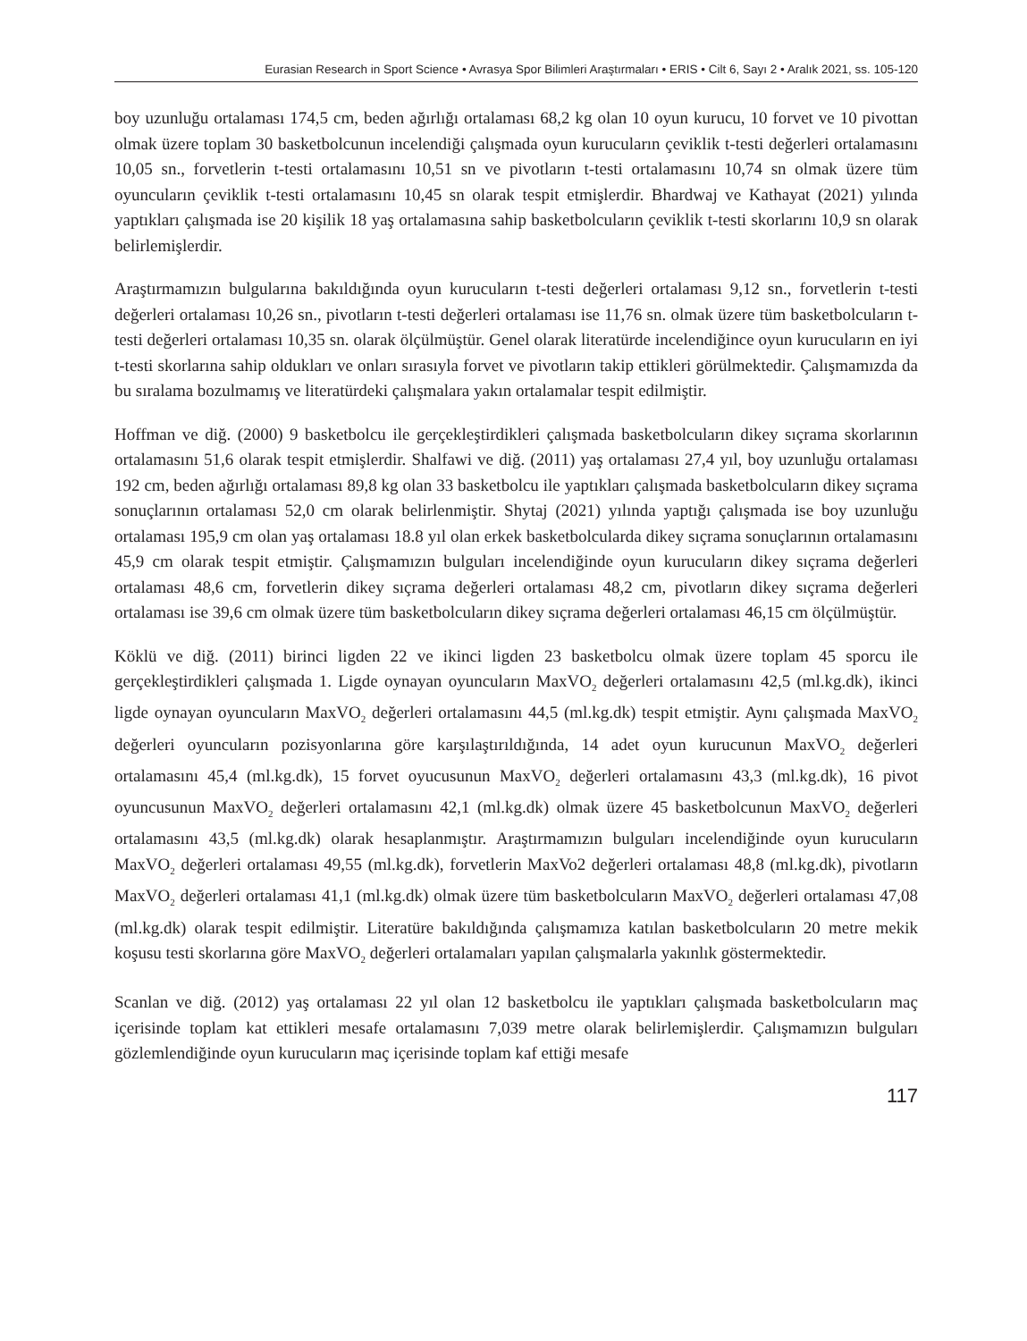Eurasian Research in Sport Science • Avrasya Spor Bilimleri Araştırmaları • ERIS • Cilt 6, Sayı 2 • Aralık 2021, ss. 105-120
boy uzunluğu ortalaması 174,5 cm, beden ağırlığı ortalaması 68,2 kg olan 10 oyun kurucu, 10 forvet ve 10 pivottan olmak üzere toplam 30 basketbolcunun incelendiği çalışmada oyun kurucuların çeviklik t-testi değerleri ortalamasını 10,05 sn., forvetlerin t-testi ortalamasını 10,51 sn ve pivotların t-testi ortalamasını 10,74 sn olmak üzere tüm oyuncuların çeviklik t-testi ortalamasını 10,45 sn olarak tespit etmişlerdir. Bhardwaj ve Kathayat (2021) yılında yaptıkları çalışmada ise 20 kişilik 18 yaş ortalamasına sahip basketbolcuların çeviklik t-testi skorlarını 10,9 sn olarak belirlemişlerdir.
Araştırmamızın bulgularına bakıldığında oyun kurucuların t-testi değerleri ortalaması 9,12 sn., forvetlerin t-testi değerleri ortalaması 10,26 sn., pivotların t-testi değerleri ortalaması ise 11,76 sn. olmak üzere tüm basketbolcuların t-testi değerleri ortalaması 10,35 sn. olarak ölçülmüştür. Genel olarak literatürde incelendiğince oyun kurucuların en iyi t-testi skorlarına sahip oldukları ve onları sırasıyla forvet ve pivotların takip ettikleri görülmektedir. Çalışmamızda da bu sıralama bozulmamış ve literatürdeki çalışmalara yakın ortalamalar tespit edilmiştir.
Hoffman ve diğ. (2000) 9 basketbolcu ile gerçekleştirdikleri çalışmada basketbolcuların dikey sıçrama skorlarının ortalamasını 51,6 olarak tespit etmişlerdir. Shalfawi ve diğ. (2011) yaş ortalaması 27,4 yıl, boy uzunluğu ortalaması 192 cm, beden ağırlığı ortalaması 89,8 kg olan 33 basketbolcu ile yaptıkları çalışmada basketbolcuların dikey sıçrama sonuçlarının ortalaması 52,0 cm olarak belirlenmiştir. Shytaj (2021) yılında yaptığı çalışmada ise boy uzunluğu ortalaması 195,9 cm olan yaş ortalaması 18.8 yıl olan erkek basketbolcularda dikey sıçrama sonuçlarının ortalamasını 45,9 cm olarak tespit etmiştir. Çalışmamızın bulguları incelendiğinde oyun kurucuların dikey sıçrama değerleri ortalaması 48,6 cm, forvetlerin dikey sıçrama değerleri ortalaması 48,2 cm, pivotların dikey sıçrama değerleri ortalaması ise 39,6 cm olmak üzere tüm basketbolcuların dikey sıçrama değerleri ortalaması 46,15 cm ölçülmüştür.
Köklü ve diğ. (2011) birinci ligden 22 ve ikinci ligden 23 basketbolcu olmak üzere toplam 45 sporcu ile gerçekleştirdikleri çalışmada 1. Ligde oynayan oyuncuların MaxVO<sub>2</sub> değerleri ortalamasını 42,5 (ml.kg.dk), ikinci ligde oynayan oyuncuların MaxVO<sub>2</sub> değerleri ortalamasını 44,5 (ml.kg.dk) tespit etmiştir. Aynı çalışmada MaxVO<sub>2</sub> değerleri oyuncuların pozisyonlarına göre karşılaştırıldığında, 14 adet oyun kurucunun MaxVO<sub>2</sub> değerleri ortalamasını 45,4 (ml.kg.dk), 15 forvet oyucusunun MaxVO<sub>2</sub> değerleri ortalamasını 43,3 (ml.kg.dk), 16 pivot oyuncusunun MaxVO<sub>2</sub> değerleri ortalamasını 42,1 (ml.kg.dk) olmak üzere 45 basketbolcunun MaxVO<sub>2</sub> değerleri ortalamasını 43,5 (ml.kg.dk) olarak hesaplanmıştır. Araştırmamızın bulguları incelendiğinde oyun kurucuların MaxVO<sub>2</sub> değerleri ortalaması 49,55 (ml.kg.dk), forvetlerin MaxVo2 değerleri ortalaması 48,8 (ml.kg.dk), pivotların MaxVO<sub>2</sub> değerleri ortalaması 41,1 (ml.kg.dk) olmak üzere tüm basketbolcuların MaxVO<sub>2</sub> değerleri ortalaması 47,08 (ml.kg.dk) olarak tespit edilmiştir. Literatüre bakıldığında çalışmamıza katılan basketbolcuların 20 metre mekik koşusu testi skorlarına göre MaxVO<sub>2</sub> değerleri ortalamaları yapılan çalışmalarla yakınlık göstermektedir.
Scanlan ve diğ. (2012) yaş ortalaması 22 yıl olan 12 basketbolcu ile yaptıkları çalışmada basketbolcuların maç içerisinde toplam kat ettikleri mesafe ortalamasını 7,039 metre olarak belirlemişlerdir. Çalışmamızın bulguları gözlemlendiğinde oyun kurucuların maç içerisinde toplam kaf ettiği mesafe
117